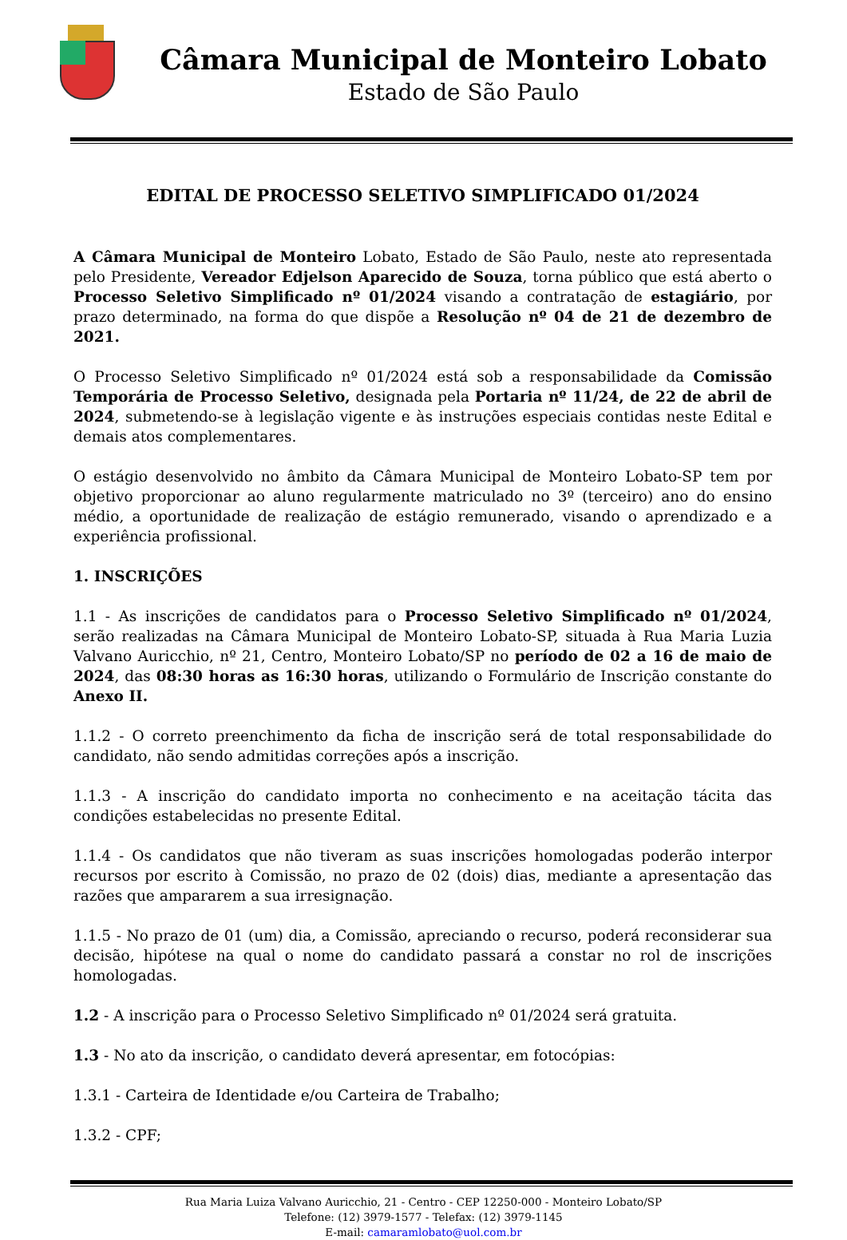Câmara Municipal de Monteiro Lobato
Estado de São Paulo
EDITAL DE PROCESSO SELETIVO SIMPLIFICADO 01/2024
A Câmara Municipal de Monteiro Lobato, Estado de São Paulo, neste ato representada pelo Presidente, Vereador Edjelson Aparecido de Souza, torna público que está aberto o Processo Seletivo Simplificado nº 01/2024 visando a contratação de estagiário, por prazo determinado, na forma do que dispõe a Resolução nº 04 de 21 de dezembro de 2021.
O Processo Seletivo Simplificado nº 01/2024 está sob a responsabilidade da Comissão Temporária de Processo Seletivo, designada pela Portaria nº 11/24, de 22 de abril de 2024, submetendo-se à legislação vigente e às instruções especiais contidas neste Edital e demais atos complementares.
O estágio desenvolvido no âmbito da Câmara Municipal de Monteiro Lobato-SP tem por objetivo proporcionar ao aluno regularmente matriculado no 3º (terceiro) ano do ensino médio, a oportunidade de realização de estágio remunerado, visando o aprendizado e a experiência profissional.
1. INSCRIÇÕES
1.1 - As inscrições de candidatos para o Processo Seletivo Simplificado nº 01/2024, serão realizadas na Câmara Municipal de Monteiro Lobato-SP, situada à Rua Maria Luzia Valvano Auricchio, nº 21, Centro, Monteiro Lobato/SP no período de 02 a 16 de maio de 2024, das 08:30 horas as 16:30 horas, utilizando o Formulário de Inscrição constante do Anexo II.
1.1.2 - O correto preenchimento da ficha de inscrição será de total responsabilidade do candidato, não sendo admitidas correções após a inscrição.
1.1.3 - A inscrição do candidato importa no conhecimento e na aceitação tácita das condições estabelecidas no presente Edital.
1.1.4 - Os candidatos que não tiveram as suas inscrições homologadas poderão interpor recursos por escrito à Comissão, no prazo de 02 (dois) dias, mediante a apresentação das razões que ampararem a sua irresignação.
1.1.5 - No prazo de 01 (um) dia, a Comissão, apreciando o recurso, poderá reconsiderar sua decisão, hipótese na qual o nome do candidato passará a constar no rol de inscrições homologadas.
1.2 - A inscrição para o Processo Seletivo Simplificado nº 01/2024 será gratuita.
1.3 - No ato da inscrição, o candidato deverá apresentar, em fotocópias:
1.3.1 - Carteira de Identidade e/ou Carteira de Trabalho;
1.3.2 - CPF;
Rua Maria Luiza Valvano Auricchio, 21 - Centro - CEP 12250-000 - Monteiro Lobato/SP
Telefone: (12) 3979-1577 - Telefax: (12) 3979-1145
E-mail: camaramlobato@uol.com.br